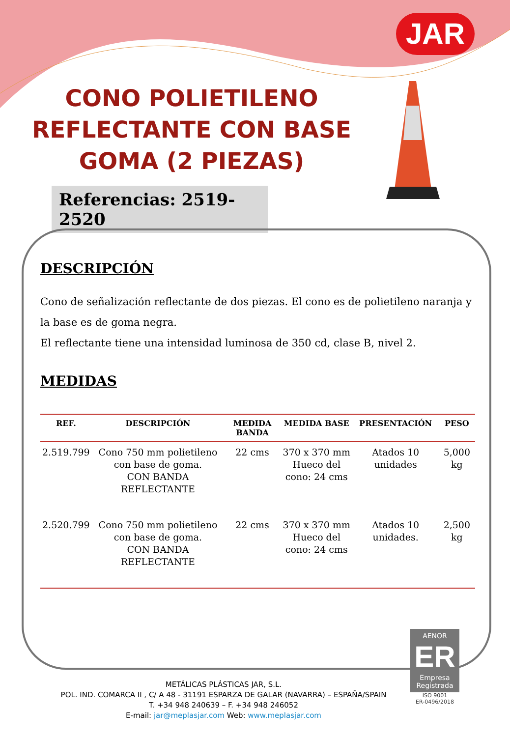JAR
CONO POLIETILENO REFLECTANTE CON BASE GOMA (2 PIEZAS)
Referencias: 2519-2520
DESCRIPCIÓN
Cono de señalización reflectante de dos piezas. El cono es de polietileno naranja y la base es de goma negra.
El reflectante tiene una intensidad luminosa de 350 cd, clase B, nivel 2.
MEDIDAS
| REF. | DESCRIPCIÓN | MEDIDA BANDA | MEDIDA BASE | PRESENTACIÓN | PESO |
| --- | --- | --- | --- | --- | --- |
| 2.519.799 | Cono 750 mm polietileno con base de goma. CON BANDA REFLECTANTE | 22 cms | 370 x 370 mm Hueco del cono: 24 cms | Atados 10 unidades | 5,000 kg |
| 2.520.799 | Cono 750 mm polietileno con base de goma. CON BANDA REFLECTANTE | 22 cms | 370 x 370 mm Hueco del cono: 24 cms | Atados 10 unidades. | 2,500 kg |
AENOR
ER
Empresa Registrada
ISO 9001
ER-0496/2018
METÁLICAS PLÁSTICAS JAR, S.L.
POL. IND. COMARCA II , C/ A 48 - 31191 ESPARZA DE GALAR (NAVARRA) – ESPAÑA/SPAIN
T. +34 948 240639 – F. +34 948 246052
E-mail: jar@meplasjar.com Web: www.meplasjar.com